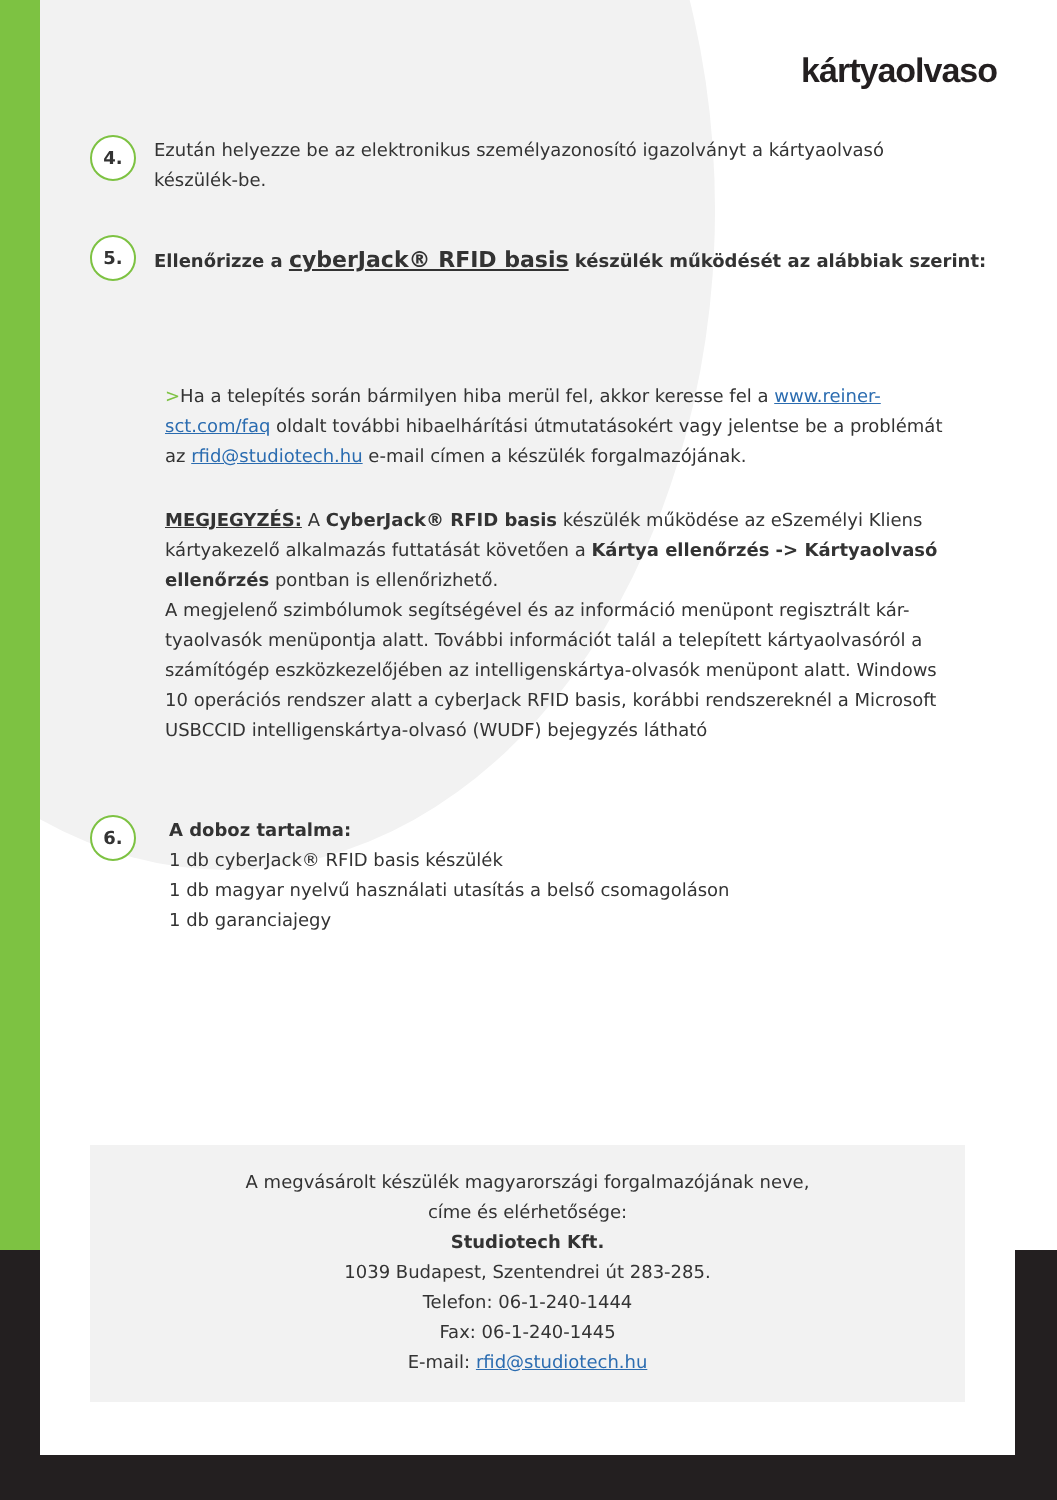kártyaolvaso
4.
Ezután helyezze be az elektronikus személyazonosító igazolványt a kártyaolvasó készülék-be.
5.
Ellenőrizze a cyberJack® RFID basis készülék működését az alábbiak szerint:
>Ha a telepítés során bármilyen hiba merül fel, akkor keresse fel a www.reiner-sct.com/faq oldalt további hibaelhárítási útmutatásokért vagy jelentse be a problémát az rfid@studiotech.hu e-mail címen a készülék forgalmazójának.
MEGJEGYZÉS: A CyberJack® RFID basis készülék működése az eSzemélyi Kliens kártyakezelő alkalmazás futtatását követően a Kártya ellenőrzés -> Kártyaolvasó ellenőrzés pontban is ellenőrizhető.
A megjelenő szimbólumok segítségével és az információ menüpont regisztrált kár-tyaolvasók menüpontja alatt. További információt talál a telepített kártyaolvasóról a számítógép eszközkezelőjében az intelligenskártya-olvasók menüpont alatt. Windows 10 operációs rendszer alatt a cyberJack RFID basis, korábbi rendszereknél a Microsoft USBCCID intelligenskártya-olvasó (WUDF) bejegyzés látható
6.
A doboz tartalma:
1 db cyberJack® RFID basis készülék
1 db magyar nyelvű használati utasítás a belső csomagoláson
1 db garanciajegy
A megvásárolt készülék magyarországi forgalmazójának neve,
címe és elérhetősége:
Studiotech Kft.
1039 Budapest, Szentendrei út 283-285.
Telefon: 06-1-240-1444
Fax: 06-1-240-1445
E-mail: rfid@studiotech.hu